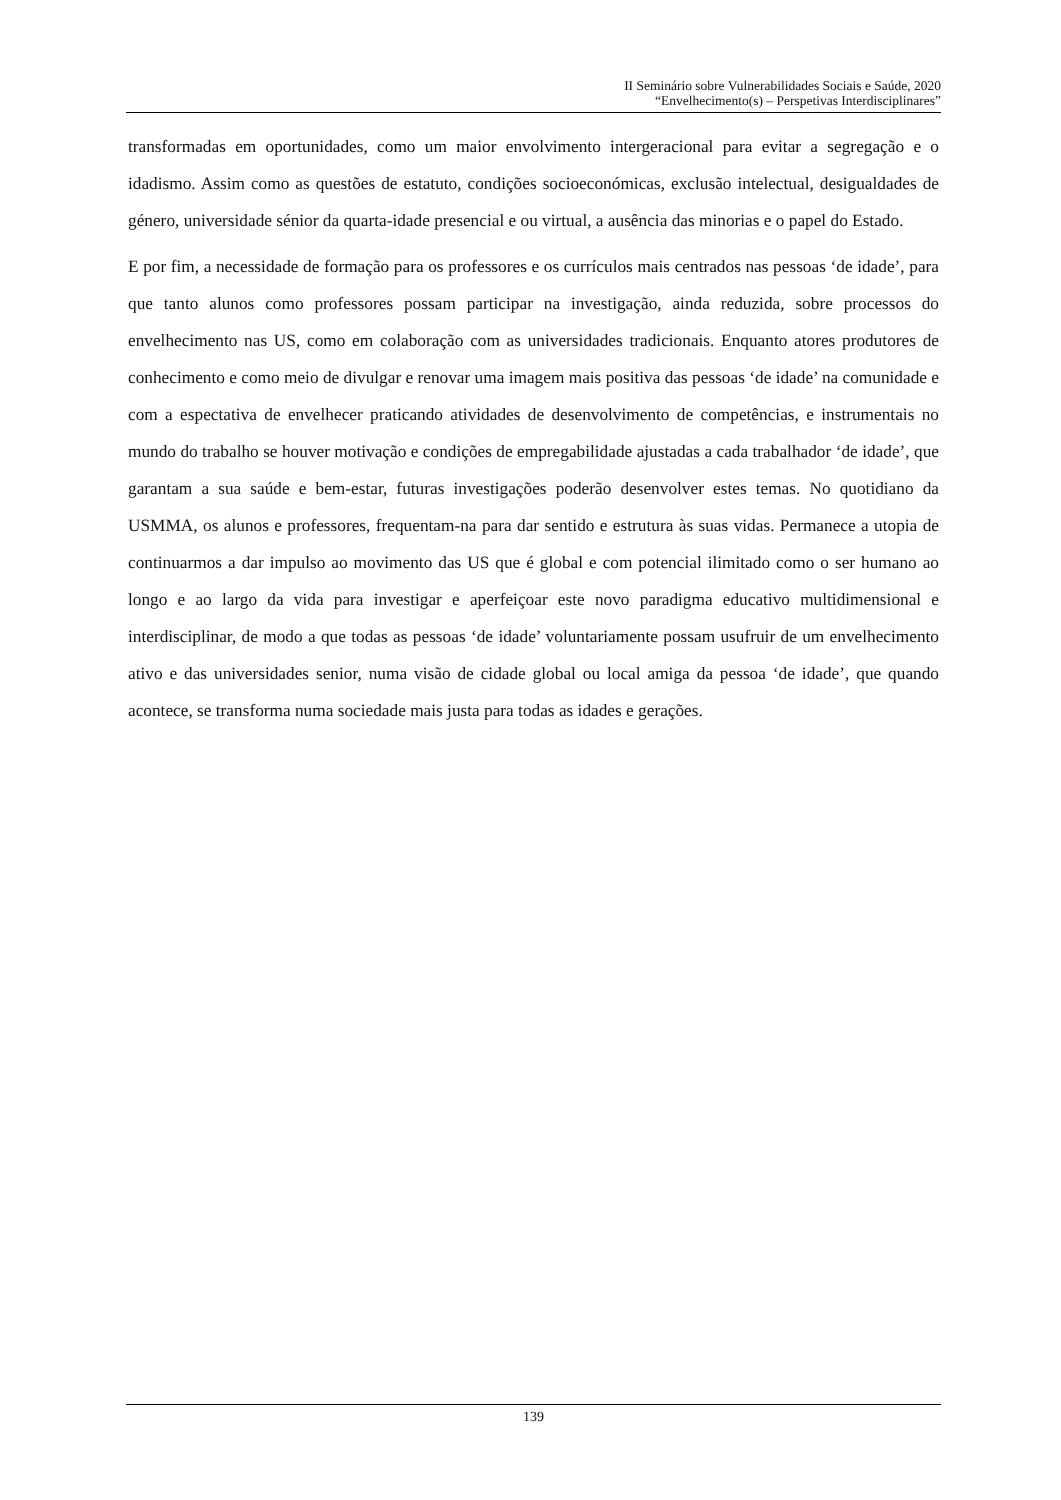II Seminário sobre Vulnerabilidades Sociais e Saúde, 2020
“Envelhecimento(s) – Perspetivas Interdisciplinares”
transformadas em oportunidades, como um maior envolvimento intergeracional para evitar a segregação e o idadismo. Assim como as questões de estatuto, condições socioeconómicas, exclusão intelectual, desigualdades de género, universidade sénior da quarta-idade presencial e ou virtual, a ausência das minorias e o papel do Estado.
E por fim, a necessidade de formação para os professores e os currículos mais centrados nas pessoas ‘de idade’, para que tanto alunos como professores possam participar na investigação, ainda reduzida, sobre processos do envelhecimento nas US, como em colaboração com as universidades tradicionais. Enquanto atores produtores de conhecimento e como meio de divulgar e renovar uma imagem mais positiva das pessoas ‘de idade’ na comunidade e com a espectativa de envelhecer praticando atividades de desenvolvimento de competências, e instrumentais no mundo do trabalho se houver motivação e condições de empregabilidade ajustadas a cada trabalhador ‘de idade’, que garantam a sua saúde e bem-estar, futuras investigações poderão desenvolver estes temas. No quotidiano da USMMA, os alunos e professores, frequentam-na para dar sentido e estrutura às suas vidas. Permanece a utopia de continuarmos a dar impulso ao movimento das US que é global e com potencial ilimitado como o ser humano ao longo e ao largo da vida para investigar e aperfeiçoar este novo paradigma educativo multidimensional e interdisciplinar, de modo a que todas as pessoas ‘de idade’ voluntariamente possam usufruir de um envelhecimento ativo e das universidades senior, numa visão de cidade global ou local amiga da pessoa ‘de idade’, que quando acontece, se transforma numa sociedade mais justa para todas as idades e gerações.
139